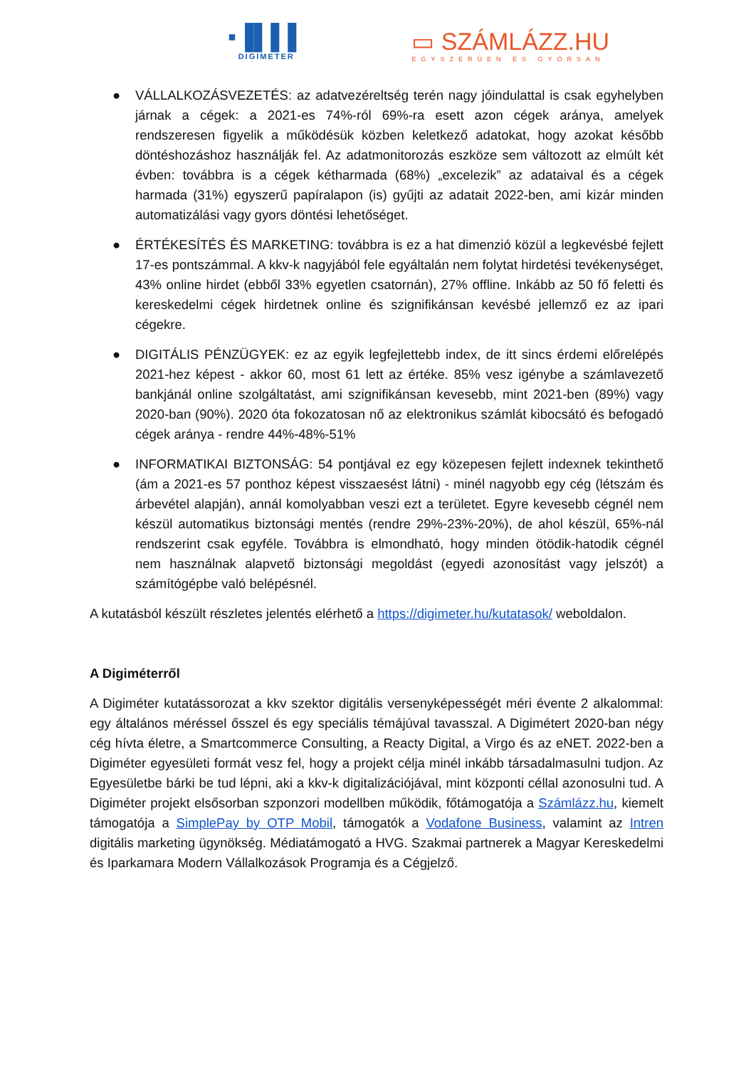▪▐▌▌▌
DIGIMETER
▭ SZÁMLÁZZ.HU
EGYSZERŰEN ÉS GYORSAN
● VÁLLALKOZÁSVEZETÉS: az adatvezéreltség terén nagy jóindulattal is csak egyhelyben járnak a cégek: a 2021-es 74%-ról 69%-ra esett azon cégek aránya, amelyek rendszeresen figyelik a működésük közben keletkező adatokat, hogy azokat később döntéshozáshoz használják fel. Az adatmonitorozás eszköze sem változott az elmúlt két évben: továbbra is a cégek kétharmada (68%) „excelezik” az adataival és a cégek harmada (31%) egyszerű papíralapon (is) gyűjti az adatait 2022-ben, ami kizár minden automatizálási vagy gyors döntési lehetőséget.
● ÉRTÉKESÍTÉS ÉS MARKETING: továbbra is ez a hat dimenzió közül a legkevésbé fejlett 17-es pontszámmal. A kkv-k nagyjából fele egyáltalán nem folytat hirdetési tevékenységet, 43% online hirdet (ebből 33% egyetlen csatornán), 27% offline. Inkább az 50 fő feletti és kereskedelmi cégek hirdetnek online és szignifikánsan kevésbé jellemző ez az ipari cégekre.
● DIGITÁLIS PÉNZÜGYEK: ez az egyik legfejlettebb index, de itt sincs érdemi előrelépés 2021-hez képest - akkor 60, most 61 lett az értéke. 85% vesz igénybe a számlavezető bankjánál online szolgáltatást, ami szignifikánsan kevesebb, mint 2021-ben (89%) vagy 2020-ban (90%). 2020 óta fokozatosan nő az elektronikus számlát kibocsátó és befogadó cégek aránya - rendre 44%-48%-51%
● INFORMATIKAI BIZTONSÁG: 54 pontjával ez egy közepesen fejlett indexnek tekinthető (ám a 2021-es 57 ponthoz képest visszaesést látni) - minél nagyobb egy cég (létszám és árbevétel alapján), annál komolyabban veszi ezt a területet. Egyre kevesebb cégnél nem készül automatikus biztonsági mentés (rendre 29%-23%-20%), de ahol készül, 65%-nál rendszerint csak egyféle. Továbbra is elmondható, hogy minden ötödik-hatodik cégnél nem használnak alapvető biztonsági megoldást (egyedi azonosítást vagy jelszót) a számítógépbe való belépésnél.
A kutatásból készült részletes jelentés elérhető a https://digimeter.hu/kutatasok/ weboldalon.
A Digiméterről
A Digiméter kutatássorozat a kkv szektor digitális versenyképességét méri évente 2 alkalommal: egy általános méréssel ősszel és egy speciális témájúval tavasszal. A Digimétert 2020-ban négy cég hívta életre, a Smartcommerce Consulting, a Reacty Digital, a Virgo és az eNET. 2022-ben a Digiméter egyesületi formát vesz fel, hogy a projekt célja minél inkább társadalmasulni tudjon. Az Egyesületbe bárki be tud lépni, aki a kkv-k digitalizációjával, mint központi céllal azonosulni tud. A Digiméter projekt elsősorban szponzori modellben működik, főtámogatója a Számlázz.hu, kiemelt támogatója a SimplePay by OTP Mobil, támogatók a Vodafone Business, valamint az Intren digitális marketing ügynökség. Médiatámogató a HVG. Szakmai partnerek a Magyar Kereskedelmi és Iparkamara Modern Vállalkozások Programja és a Cégjelző.